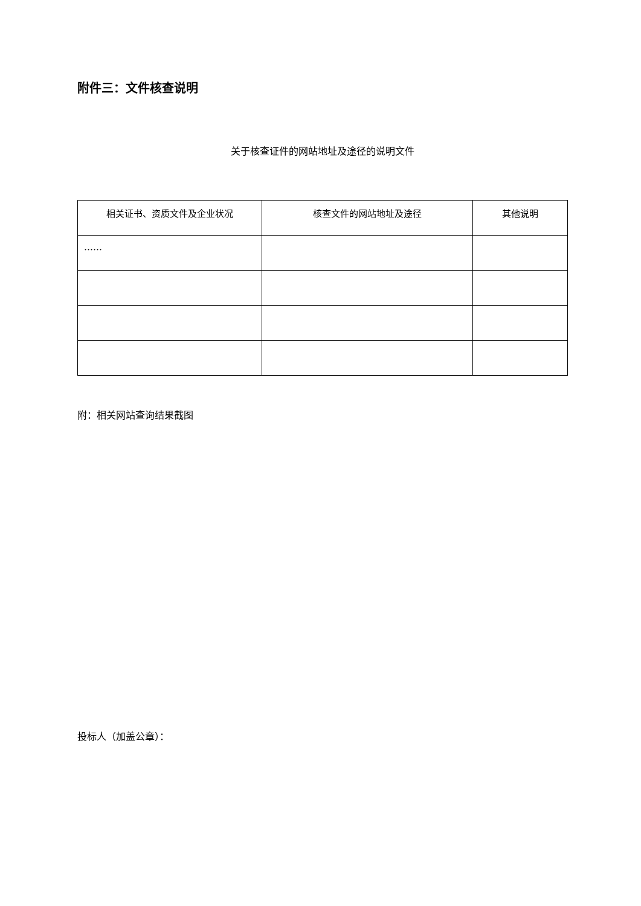附件三：文件核查说明
关于核查证件的网站地址及途径的说明文件
| 相关证书、资质文件及企业状况 | 核查文件的网站地址及途径 | 其他说明 |
| --- | --- | --- |
| …… | | |
附：相关网站查询结果截图
投标人（加盖公章）：